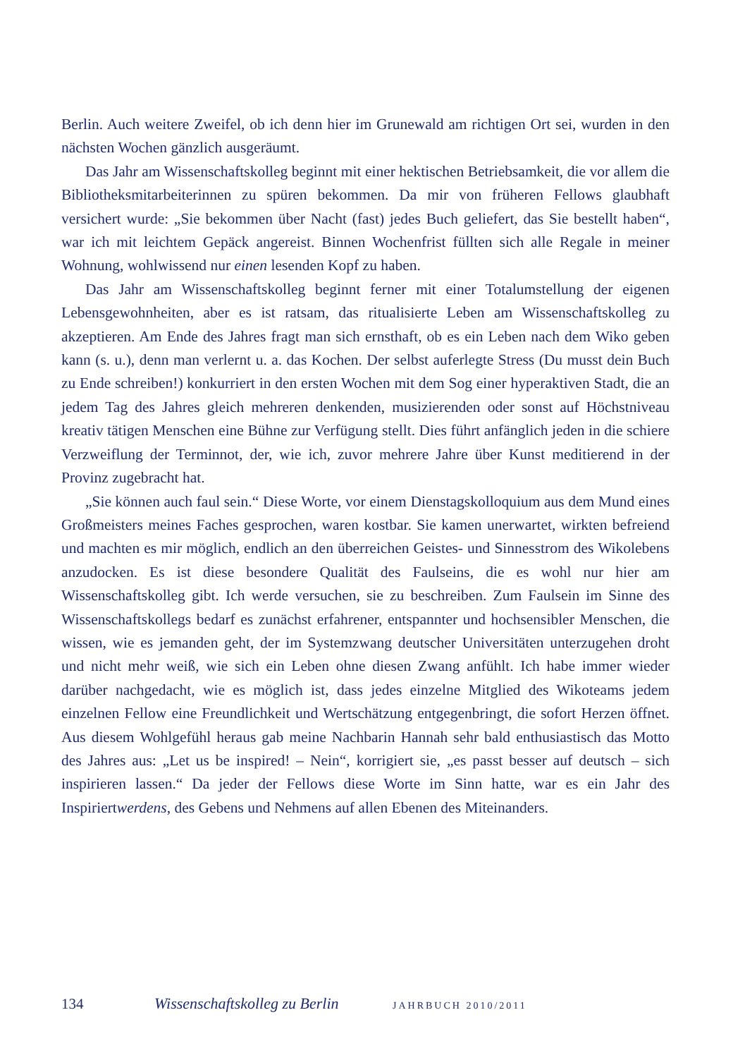Berlin. Auch weitere Zweifel, ob ich denn hier im Grunewald am richtigen Ort sei, wurden in den nächsten Wochen gänzlich ausgeräumt.
Das Jahr am Wissenschaftskolleg beginnt mit einer hektischen Betriebsamkeit, die vor allem die Bibliotheksmitarbeiterinnen zu spüren bekommen. Da mir von früheren Fellows glaubhaft versichert wurde: „Sie bekommen über Nacht (fast) jedes Buch geliefert, das Sie bestellt haben“, war ich mit leichtem Gepäck angereist. Binnen Wochenfrist füllten sich alle Regale in meiner Wohnung, wohlwissend nur einen lesenden Kopf zu haben.
Das Jahr am Wissenschaftskolleg beginnt ferner mit einer Totalumstellung der eigenen Lebensgewohnheiten, aber es ist ratsam, das ritualisierte Leben am Wissenschaftskolleg zu akzeptieren. Am Ende des Jahres fragt man sich ernsthaft, ob es ein Leben nach dem Wiko geben kann (s. u.), denn man verlernt u. a. das Kochen. Der selbst auferlegte Stress (Du musst dein Buch zu Ende schreiben!) konkurriert in den ersten Wochen mit dem Sog einer hyperaktiven Stadt, die an jedem Tag des Jahres gleich mehreren denkenden, musizierenden oder sonst auf Höchstniveau kreativ tätigen Menschen eine Bühne zur Verfügung stellt. Dies führt anfänglich jeden in die schiere Verzweiflung der Terminnot, der, wie ich, zuvor mehrere Jahre über Kunst meditierend in der Provinz zugebracht hat.
„Sie können auch faul sein.“ Diese Worte, vor einem Dienstagskolloquium aus dem Mund eines Großmeisters meines Faches gesprochen, waren kostbar. Sie kamen unerwartet, wirkten befreiend und machten es mir möglich, endlich an den überreichen Geistes- und Sinnesstrom des Wikolebens anzudocken. Es ist diese besondere Qualität des Faulseins, die es wohl nur hier am Wissenschaftskolleg gibt. Ich werde versuchen, sie zu beschreiben. Zum Faulsein im Sinne des Wissenschaftskollegs bedarf es zunächst erfahrener, entspannter und hochsensibler Menschen, die wissen, wie es jemanden geht, der im Systemzwang deutscher Universitäten unterzugehen droht und nicht mehr weiß, wie sich ein Leben ohne diesen Zwang anfühlt. Ich habe immer wieder darüber nachgedacht, wie es möglich ist, dass jedes einzelne Mitglied des Wikoteams jedem einzelnen Fellow eine Freundlichkeit und Wertschätzung entgegenbringt, die sofort Herzen öffnet. Aus diesem Wohlgefühl heraus gab meine Nachbarin Hannah sehr bald enthusiastisch das Motto des Jahres aus: „Let us be inspired! – Nein“, korrigiert sie, „es passt besser auf deutsch – sich inspirieren lassen.“ Da jeder der Fellows diese Worte im Sinn hatte, war es ein Jahr des Inspiriertwerdens, des Gebens und Nehmens auf allen Ebenen des Miteinanders.
134 Wissenschaftskolleg zu Berlin JAHRBUCH 2010/2011